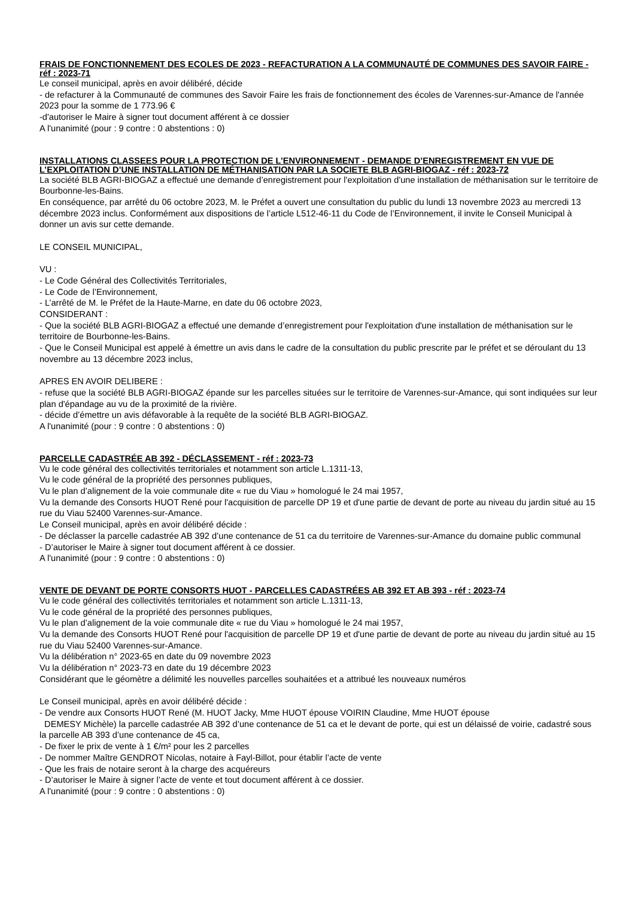FRAIS DE FONCTIONNEMENT DES ECOLES DE 2023 - REFACTURATION A LA COMMUNAUTÉ DE COMMUNES DES SAVOIR FAIRE - réf : 2023-71
Le conseil municipal, après en avoir délibéré, décide
- de refacturer à la Communauté de communes des Savoir Faire les frais de fonctionnement des écoles de Varennes-sur-Amance de l'année 2023 pour la somme de 1 773.96 €
-d'autoriser le Maire à signer tout document afférent à ce dossier
A l'unanimité (pour : 9 contre : 0 abstentions : 0)
INSTALLATIONS CLASSEES POUR LA PROTECTION DE L’ENVIRONNEMENT - DEMANDE D’ENREGISTREMENT EN VUE DE L’EXPLOITATION D’UNE INSTALLATION DE MÉTHANISATION PAR LA SOCIETE BLB AGRI-BIOGAZ - réf : 2023-72
La société BLB AGRI-BIOGAZ a effectué une demande d’enregistrement pour l'exploitation d'une installation de méthanisation sur le territoire de Bourbonne-les-Bains.
En conséquence, par arrêté du 06 octobre 2023, M. le Préfet a ouvert une consultation du public du lundi 13 novembre 2023 au mercredi 13 décembre 2023 inclus. Conformément aux dispositions de l’article L512-46-11 du Code de l’Environnement, il invite le Conseil Municipal à donner un avis sur cette demande.
LE CONSEIL MUNICIPAL,
VU :
- Le Code Général des Collectivités Territoriales,
- Le Code de l’Environnement,
- L’arrêté de M. le Préfet de la Haute-Marne, en date du 06 octobre 2023,
CONSIDERANT :
- Que la société BLB AGRI-BIOGAZ a effectué une demande d’enregistrement pour l'exploitation d'une installation de méthanisation sur le territoire de Bourbonne-les-Bains.
- Que le Conseil Municipal est appelé à émettre un avis dans le cadre de la consultation du public prescrite par le préfet et se déroulant du 13 novembre au 13 décembre 2023 inclus,
APRES EN AVOIR DELIBERE :
- refuse que la société BLB AGRI-BIOGAZ épande sur les parcelles situées sur le territoire de Varennes-sur-Amance, qui sont indiquées sur leur plan d'épandage au vu de la proximité de la rivière.
- décide d’émettre un avis défavorable à la requête de la société BLB AGRI-BIOGAZ.
A l'unanimité (pour : 9 contre : 0 abstentions : 0)
PARCELLE CADASTRÉE AB 392 - DÉCLASSEMENT - réf : 2023-73
Vu le code général des collectivités territoriales et notamment son article L.1311-13,
Vu le code général de la propriété des personnes publiques,
Vu le plan d’alignement de la voie communale dite « rue du Viau » homologué le 24 mai 1957,
Vu la demande des Consorts HUOT René pour l'acquisition de parcelle DP 19 et d'une partie de devant de porte au niveau du jardin situé au 15 rue du Viau 52400 Varennes-sur-Amance.
Le Conseil municipal, après en avoir délibéré décide :
- De déclasser la parcelle cadastrée AB 392 d’une contenance de 51 ca du territoire de Varennes-sur-Amance du domaine public communal
- D’autoriser le Maire à signer tout document afférent à ce dossier.
A l'unanimité (pour : 9 contre : 0 abstentions : 0)
VENTE DE DEVANT DE PORTE CONSORTS HUOT - PARCELLES CADASTRÉES AB 392 ET AB 393 - réf : 2023-74
Vu le code général des collectivités territoriales et notamment son article L.1311-13,
Vu le code général de la propriété des personnes publiques,
Vu le plan d’alignement de la voie communale dite « rue du Viau » homologué le 24 mai 1957,
Vu la demande des Consorts HUOT René pour l'acquisition de parcelle DP 19 et d'une partie de devant de porte au niveau du jardin situé au 15 rue du Viau 52400 Varennes-sur-Amance.
Vu la délibération n° 2023-65 en date du 09 novembre 2023
Vu la délibération n° 2023-73 en date du 19 décembre 2023
Considérant que le géomètre a délimité les nouvelles parcelles souhaitées et a attribué les nouveaux numéros
Le Conseil municipal, après en avoir délibéré décide :
- De vendre aux Consorts HUOT René (M. HUOT Jacky, Mme HUOT épouse VOIRIN Claudine, Mme HUOT épouse
DEMESY Michèle) la parcelle cadastrée AB 392 d’une contenance de 51 ca et le devant de porte, qui est un délaissé de voirie, cadastré sous la parcelle AB 393 d’une contenance de 45 ca,
- De fixer le prix de vente à 1 €/m² pour les 2 parcelles
- De nommer Maître GENDROT Nicolas, notaire à Fayl-Billot, pour établir l’acte de vente
- Que les frais de notaire seront à la charge des acquéreurs
- D’autoriser le Maire à signer l’acte de vente et tout document afférent à ce dossier.
A l'unanimité (pour : 9 contre : 0 abstentions : 0)